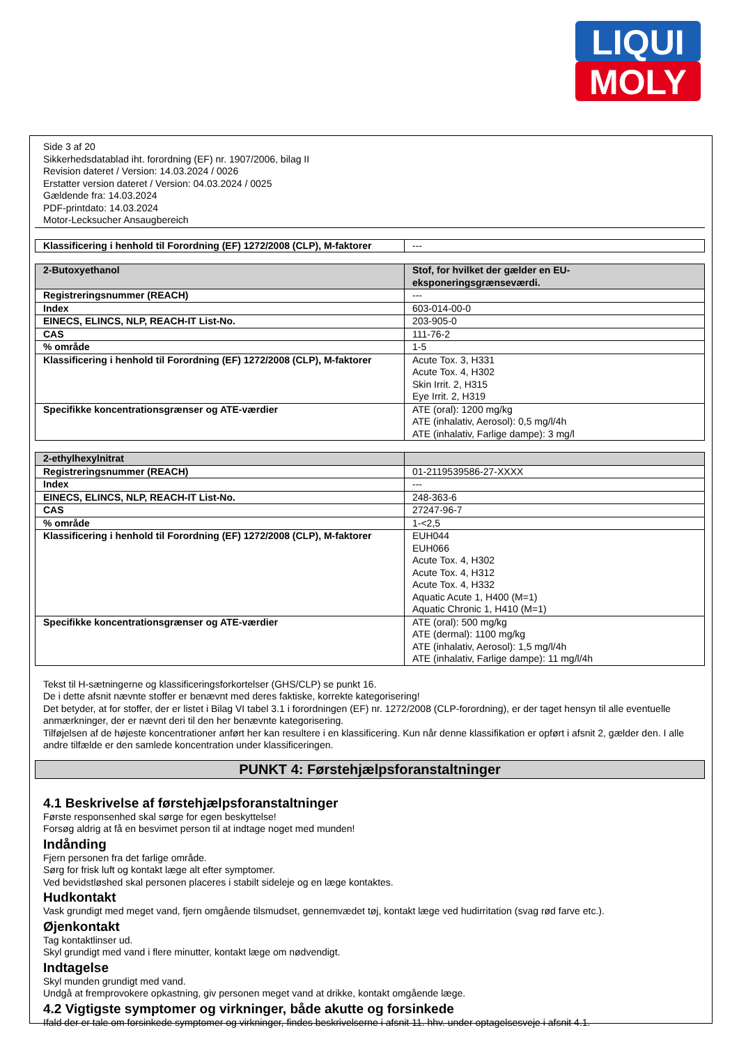LIQUI
MOLY
Side 3 af 20
Sikkerhedsdatablad iht. forordning (EF) nr. 1907/2006, bilag II
Revision dateret / Version: 14.03.2024 / 0026
Erstatter version dateret / Version: 04.03.2024 / 0025
Gældende fra: 14.03.2024
PDF-printdato: 14.03.2024
Motor-Lecksucher Ansaugbereich
| Klassificering i henhold til Forordning (EF) 1272/2008 (CLP), M-faktorer | --- |
| 2-Butoxyethanol | Stof, for hvilket der gælder en EU-eksponeringsgrænseværdi. |
| Registreringsnummer (REACH) | --- |
| Index | 603-014-00-0 |
| EINECS, ELINCS, NLP, REACH-IT List-No. | 203-905-0 |
| CAS | 111-76-2 |
| % område | 1-5 |
| Klassificering i henhold til Forordning (EF) 1272/2008 (CLP), M-faktorer | Acute Tox. 3, H331 Acute Tox. 4, H302 Skin Irrit. 2, H315 Eye Irrit. 2, H319 |
| Specifikke koncentrationsgrænser og ATE-værdier | ATE (oral): 1200 mg/kg ATE (inhalativ, Aerosol): 0,5 mg/l/4h ATE (inhalativ, Farlige dampe): 3 mg/l |
| 2-ethylhexylnitrat | |
| Registreringsnummer (REACH) | 01-2119539586-27-XXXX |
| Index | --- |
| EINECS, ELINCS, NLP, REACH-IT List-No. | 248-363-6 |
| CAS | 27247-96-7 |
| % område | 1-<2,5 |
| Klassificering i henhold til Forordning (EF) 1272/2008 (CLP), M-faktorer | EUH044 EUH066 Acute Tox. 4, H302 Acute Tox. 4, H312 Acute Tox. 4, H332 Aquatic Acute 1, H400 (M=1) Aquatic Chronic 1, H410 (M=1) |
| Specifikke koncentrationsgrænser og ATE-værdier | ATE (oral): 500 mg/kg ATE (dermal): 1100 mg/kg ATE (inhalativ, Aerosol): 1,5 mg/l/4h ATE (inhalativ, Farlige dampe): 11 mg/l/4h |
Tekst til H-sætningerne og klassificeringsforkortelser (GHS/CLP) se punkt 16.
De i dette afsnit nævnte stoffer er benævnt med deres faktiske, korrekte kategorisering!
Det betyder, at for stoffer, der er listet i Bilag VI tabel 3.1 i forordningen (EF) nr. 1272/2008 (CLP-forordning), er der taget hensyn til alle eventuelle anmærkninger, der er nævnt deri til den her benævnte kategorisering.
Tilføjelsen af de højeste koncentrationer anført her kan resultere i en klassificering. Kun når denne klassifikation er opført i afsnit 2, gælder den. I alle andre tilfælde er den samlede koncentration under klassificeringen.
PUNKT 4: Førstehjælpsforanstaltninger
4.1 Beskrivelse af førstehjælpsforanstaltninger
Første responsenhed skal sørge for egen beskyttelse!
Forsøg aldrig at få en besvimet person til at indtage noget med munden!
Indånding
Fjern personen fra det farlige område.
Sørg for frisk luft og kontakt læge alt efter symptomer.
Ved bevidstløshed skal personen placeres i stabilt sideleje og en læge kontaktes.
Hudkontakt
Vask grundigt med meget vand, fjern omgående tilsmudset, gennemvædet tøj, kontakt læge ved hudirritation (svag rød farve etc.).
Øjenkontakt
Tag kontaktlinser ud.
Skyl grundigt med vand i flere minutter, kontakt læge om nødvendigt.
Indtagelse
Skyl munden grundigt med vand.
Undgå at fremprovokere opkastning, giv personen meget vand at drikke, kontakt omgående læge.
4.2 Vigtigste symptomer og virkninger, både akutte og forsinkede
Ifald der er tale om forsinkede symptomer og virkninger, findes beskrivelserne i afsnit 11. hhv. under optagelsesveje i afsnit 4.1.